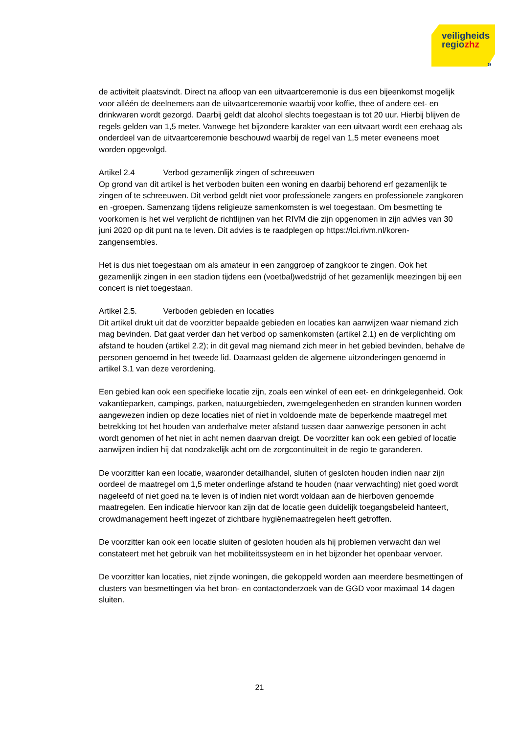veiligheids
regiozhz
»
de activiteit plaatsvindt. Direct na afloop van een uitvaartceremonie is dus een bijeenkomst mogelijk voor alléén de deelnemers aan de uitvaartceremonie waarbij voor koffie, thee of andere eet- en drinkwaren wordt gezorgd. Daarbij geldt dat alcohol slechts toegestaan is tot 20 uur. Hierbij blijven de regels gelden van 1,5 meter. Vanwege het bijzondere karakter van een uitvaart wordt een erehaag als onderdeel van de uitvaartceremonie beschouwd waarbij de regel van 1,5 meter eveneens moet worden opgevolgd.
Artikel 2.4 Verbod gezamenlijk zingen of schreeuwen
Op grond van dit artikel is het verboden buiten een woning en daarbij behorend erf gezamenlijk te zingen of te schreeuwen. Dit verbod geldt niet voor professionele zangers en professionele zangkoren en -groepen. Samenzang tijdens religieuze samenkomsten is wel toegestaan. Om besmetting te voorkomen is het wel verplicht de richtlijnen van het RIVM die zijn opgenomen in zijn advies van 30 juni 2020 op dit punt na te leven. Dit advies is te raadplegen op https://lci.rivm.nl/koren-zangensembles.
Het is dus niet toegestaan om als amateur in een zanggroep of zangkoor te zingen. Ook het gezamenlijk zingen in een stadion tijdens een (voetbal)wedstrijd of het gezamenlijk meezingen bij een concert is niet toegestaan.
Artikel 2.5. Verboden gebieden en locaties
Dit artikel drukt uit dat de voorzitter bepaalde gebieden en locaties kan aanwijzen waar niemand zich mag bevinden. Dat gaat verder dan het verbod op samenkomsten (artikel 2.1) en de verplichting om afstand te houden (artikel 2.2); in dit geval mag niemand zich meer in het gebied bevinden, behalve de personen genoemd in het tweede lid. Daarnaast gelden de algemene uitzonderingen genoemd in artikel 3.1 van deze verordening.
Een gebied kan ook een specifieke locatie zijn, zoals een winkel of een eet- en drinkgelegenheid. Ook vakantieparken, campings, parken, natuurgebieden, zwemgelegenheden en stranden kunnen worden aangewezen indien op deze locaties niet of niet in voldoende mate de beperkende maatregel met betrekking tot het houden van anderhalve meter afstand tussen daar aanwezige personen in acht wordt genomen of het niet in acht nemen daarvan dreigt. De voorzitter kan ook een gebied of locatie aanwijzen indien hij dat noodzakelijk acht om de zorgcontinuïteit in de regio te garanderen.
De voorzitter kan een locatie, waaronder detailhandel, sluiten of gesloten houden indien naar zijn oordeel de maatregel om 1,5 meter onderlinge afstand te houden (naar verwachting) niet goed wordt nageleefd of niet goed na te leven is of indien niet wordt voldaan aan de hierboven genoemde maatregelen. Een indicatie hiervoor kan zijn dat de locatie geen duidelijk toegangsbeleid hanteert, crowdmanagement heeft ingezet of zichtbare hygiënemaatregelen heeft getroffen.
De voorzitter kan ook een locatie sluiten of gesloten houden als hij problemen verwacht dan wel constateert met het gebruik van het mobiliteitssysteem en in het bijzonder het openbaar vervoer.
De voorzitter kan locaties, niet zijnde woningen, die gekoppeld worden aan meerdere besmettingen of clusters van besmettingen via het bron- en contactonderzoek van de GGD voor maximaal 14 dagen sluiten.
21